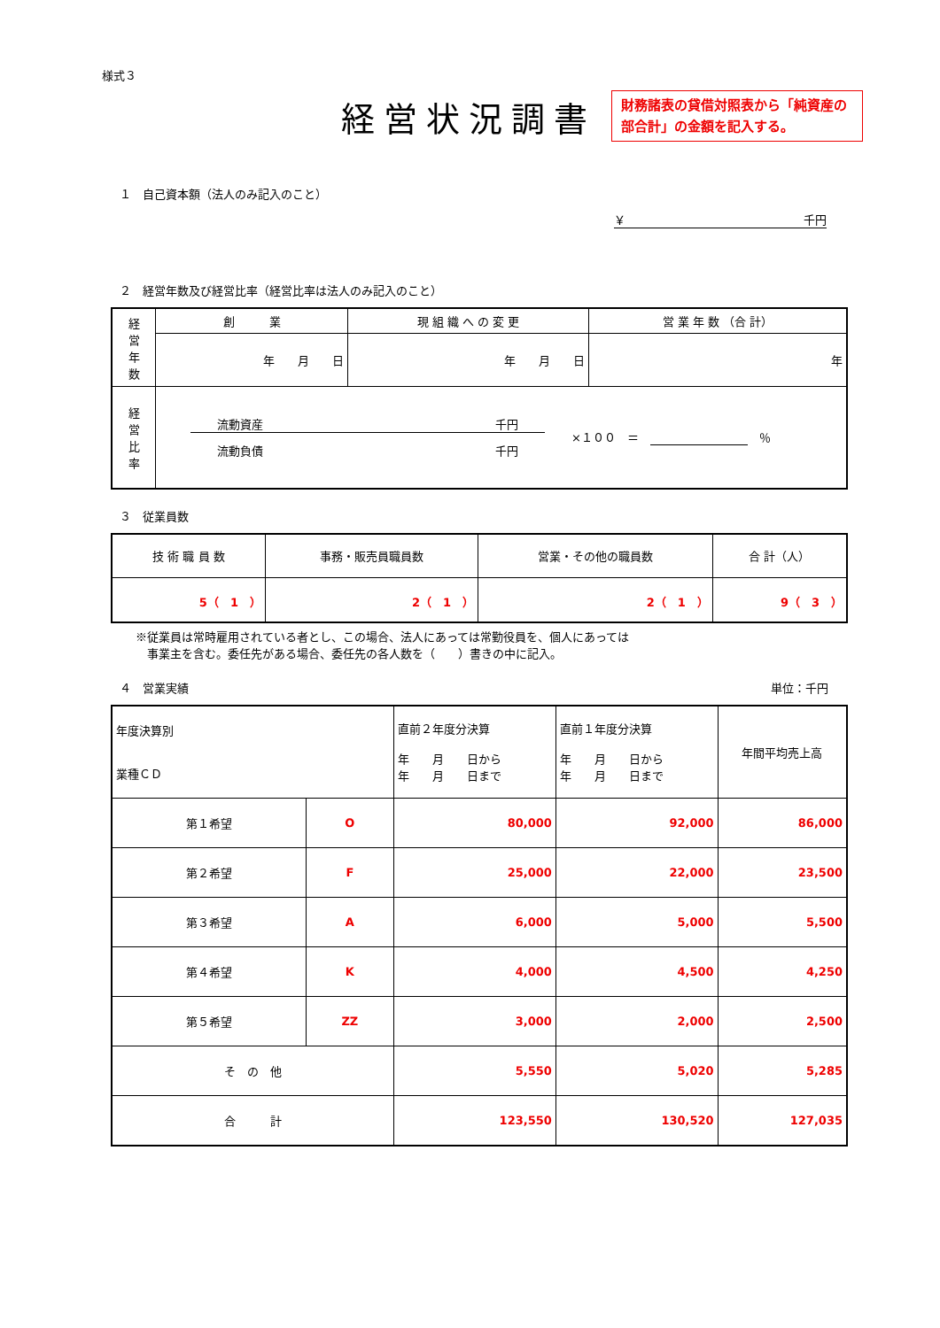様式３
経営状況調書
財務諸表の貸借対照表から「純資産の部合計」の金額を記入する。
１　自己資本額（法人のみ記入のこと）
￥ 千円
２　経営年数及び経営比率（経営比率は法人のみ記入のこと）
| 経 営 年 数 | 創 業 | 現 組 織 へ の 変 更 | 営 業 年 数 （合 計） |
| | 年 月 日 | 年 月 日 | 年 |
| 経 営 比 率 | 流動資産 千円 流動負債 千円 ×１００ ＝ ％ | | |
３　従業員数
| 技 術 職 員 数 | 事務・販売員職員数 | 営業・その他の職員数 | 合 計（人） |
| 5（ 1 ） | 2（ 1 ） | 2（ 1 ） | 9（ 3 ） |
※従業員は常時雇用されている者とし、この場合、法人にあっては常勤役員を、個人にあっては
　事業主を含む。委任先がある場合、委任先の各人数を（　　）書きの中に記入。
４　営業実績 単位：千円
| 年度決算別 業種ＣＤ | | 直前２年度分決算 年 月 日から 年 月 日まで | 直前１年度分決算 年 月 日から 年 月 日まで | 年間平均売上高 |
| 第１希望 | O | 80,000 | 92,000 | 86,000 |
| 第２希望 | F | 25,000 | 22,000 | 23,500 |
| 第３希望 | A | 6,000 | 5,000 | 5,500 |
| 第４希望 | K | 4,000 | 4,500 | 4,250 |
| 第５希望 | ZZ | 3,000 | 2,000 | 2,500 |
| そ の 他 | | 5,550 | 5,020 | 5,285 |
| 合 計 | | 123,550 | 130,520 | 127,035 |